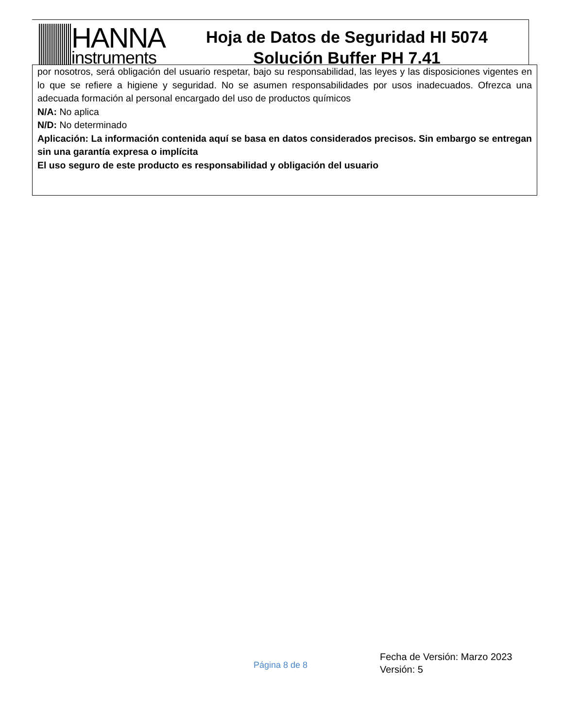HANNA
instruments
Hoja de Datos de Seguridad HI 5074
Solución Buffer PH 7.41
por nosotros, será obligación del usuario respetar, bajo su responsabilidad, las leyes y las disposiciones vigentes en lo que se refiere a higiene y seguridad. No se asumen responsabilidades por usos inadecuados. Ofrezca una adecuada formación al personal encargado del uso de productos químicos
N/A: No aplica
N/D: No determinado
Aplicación: La información contenida aquí se basa en datos considerados precisos. Sin embargo se entregan sin una garantía expresa o implícita
El uso seguro de este producto es responsabilidad y obligación del usuario
Página 8 de 8
Fecha de Versión: Marzo 2023
Versión: 5